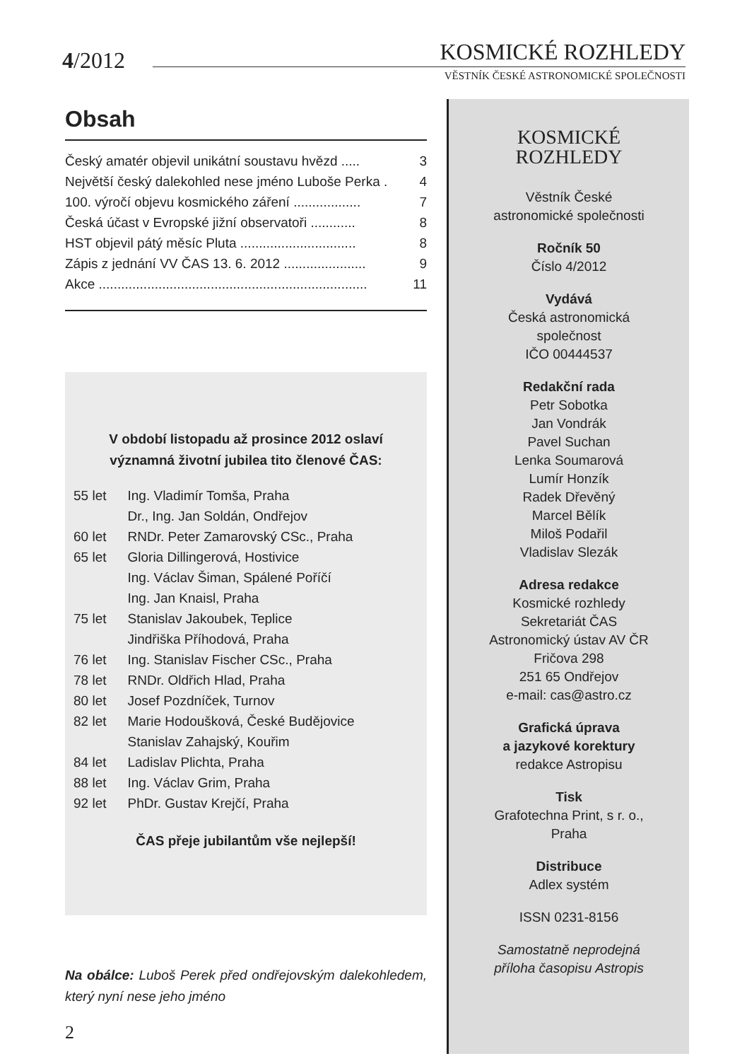4/2012
KOSMICKÉ ROZHLEDY
VĚSTNÍK ČESKÉ ASTRONOMICKÉ SPOLEČNOSTI
Obsah
Český amatér objevil unikátní soustavu hvězd ..... 3
Největší český dalekohled nese jméno Luboše Perka . 4
100. výročí objevu kosmického záření .................. 7
Česká účast v Evropské jižní observatoři ............ 8
HST objevil pátý měsíc Pluta ............................... 8
Zápis z jednání VV ČAS 13. 6. 2012 ...................... 9
Akce ........................................................................ 11
V období listopadu až prosince 2012 oslaví
významná životní jubilea tito členové ČAS:
| 55 let | Ing. Vladimír Tomša, Praha |
| | Dr., Ing. Jan Soldán, Ondřejov |
| 60 let | RNDr. Peter Zamarovský CSc., Praha |
| 65 let | Gloria Dillingerová, Hostivice |
| | Ing. Václav Šiman, Spálené Poříčí |
| | Ing. Jan Knaisl, Praha |
| 75 let | Stanislav Jakoubek, Teplice |
| | Jindřiška Příhodová, Praha |
| 76 let | Ing. Stanislav Fischer CSc., Praha |
| 78 let | RNDr. Oldřich Hlad, Praha |
| 80 let | Josef Pozdníček, Turnov |
| 82 let | Marie Hodoušková, České Budějovice |
| | Stanislav Zahajský, Kouřim |
| 84 let | Ladislav Plichta, Praha |
| 88 let | Ing. Václav Grim, Praha |
| 92 let | PhDr. Gustav Krejčí, Praha |
ČAS přeje jubilantům vše nejlepší!
Na obálce: Luboš Perek před ondřejovským dalekohledem, který nyní nese jeho jméno
2
KOSMICKÉ
ROZHLEDY
Věstník České
astronomické společnosti
Ročník 50
Číslo 4/2012
Vydává
Česká astronomická
společnost
IČO 00444537
Redakční rada
Petr Sobotka
Jan Vondrák
Pavel Suchan
Lenka Soumarová
Lumír Honzík
Radek Dřevěný
Marcel Bělík
Miloš Podařil
Vladislav Slezák
Adresa redakce
Kosmické rozhledy
Sekretariát ČAS
Astronomický ústav AV ČR
Fričova 298
251 65 Ondřejov
e-mail: cas@astro.cz
Grafická úprava
a jazykové korektury
redakce Astropisu
Tisk
Grafotechna Print, s r. o.,
Praha
Distribuce
Adlex systém
ISSN 0231-8156
Samostatně neprodejná
příloha časopisu Astropis